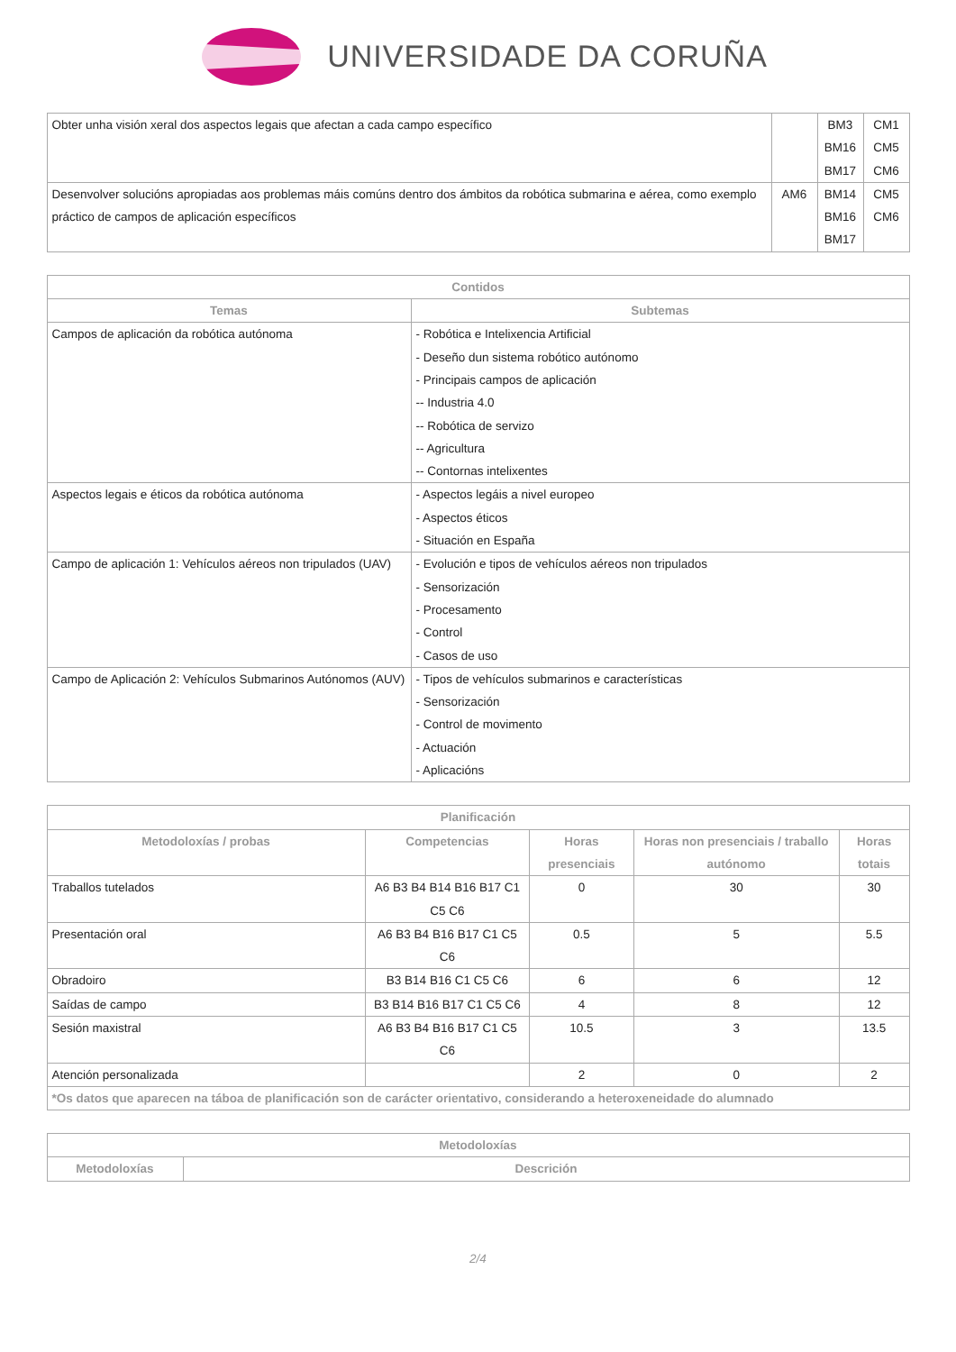UNIVERSIDADE DA CORUÑA
| Obter unha visión xeral dos aspectos legais que afectan a cada campo específico | | BM3 BM16 BM17 | CM1 CM5 CM6 |
| Desenvolver solucións apropiadas aos problemas máis comúns dentro dos ámbitos da robótica submarina e aérea, como exemplo práctico de campos de aplicación específicos | AM6 | BM14 BM16 BM17 | CM5 CM6 |
| Contidos | |
| --- | --- |
| Temas | Subtemas |
| Campos de aplicación da robótica autónoma | - Robótica e Intelixencia Artificial - Deseño dun sistema robótico autónomo - Principais campos de aplicación -- Industria 4.0 -- Robótica de servizo -- Agricultura -- Contornas intelixentes |
| Aspectos legais e éticos da robótica autónoma | - Aspectos legáis a nivel europeo - Aspectos éticos - Situación en España |
| Campo de aplicación 1: Vehículos aéreos non tripulados (UAV) | - Evolución e tipos de vehículos aéreos non tripulados - Sensorización - Procesamento - Control - Casos de uso |
| Campo de Aplicación 2: Vehículos Submarinos Autónomos (AUV) | - Tipos de vehículos submarinos e características - Sensorización - Control de movimento - Actuación - Aplicacións |
| Planificación | | | | |
| --- | --- | --- | --- | --- |
| Metodoloxías / probas | Competencias | Horas presenciais | Horas non presenciais / traballo autónomo | Horas totais |
| Traballos tutelados | A6 B3 B4 B14 B16 B17 C1 C5 C6 | 0 | 30 | 30 |
| Presentación oral | A6 B3 B4 B16 B17 C1 C5 C6 | 0.5 | 5 | 5.5 |
| Obradoiro | B3 B14 B16 C1 C5 C6 | 6 | 6 | 12 |
| Saídas de campo | B3 B14 B16 B17 C1 C5 C6 | 4 | 8 | 12 |
| Sesión maxistral | A6 B3 B4 B16 B17 C1 C5 C6 | 10.5 | 3 | 13.5 |
| Atención personalizada | | 2 | 0 | 2 |
| *Os datos que aparecen na táboa de planificación son de carácter orientativo, considerando a heteroxeneidade do alumnado | | | | |
| Metodoloxías | |
| --- | --- |
| Metodoloxías | Descrición |
2/4